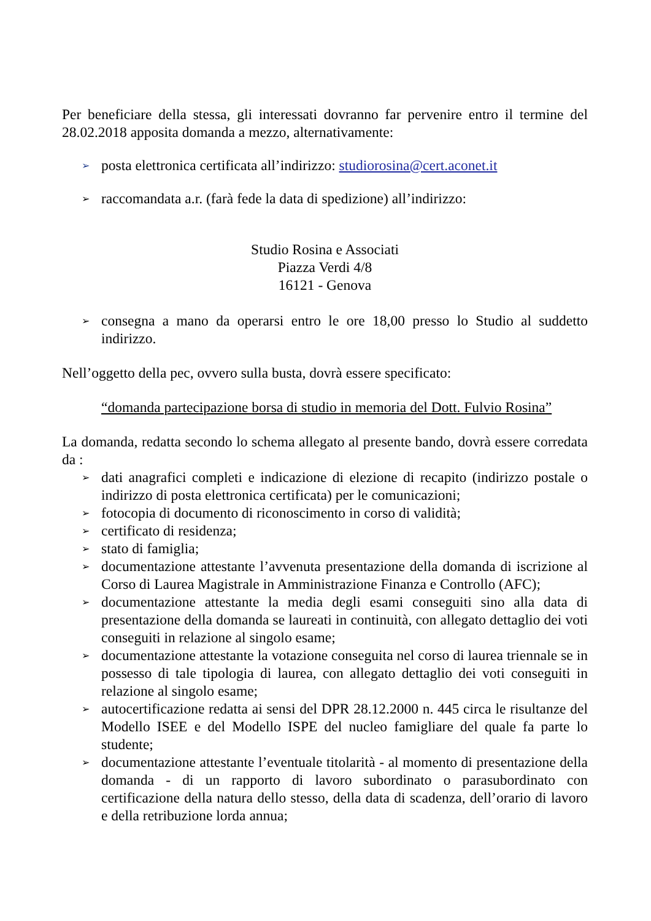Per beneficiare della stessa, gli interessati dovranno far pervenire entro il termine del 28.02.2018 apposita domanda a mezzo, alternativamente:
➢ posta elettronica certificata all’indirizzo: studiorosina@cert.aconet.it
➢ raccomandata a.r. (farà fede la data di spedizione) all’indirizzo:
Studio Rosina e Associati
Piazza Verdi 4/8
16121 - Genova
➢ consegna a mano da operarsi entro le ore 18,00 presso lo Studio al suddetto indirizzo.
Nell’oggetto della pec, ovvero sulla busta, dovrà essere specificato:
“domanda partecipazione borsa di studio in memoria del Dott. Fulvio Rosina”
La domanda, redatta secondo lo schema allegato al presente bando, dovrà essere corredata da :
➢ dati anagrafici completi e indicazione di elezione di recapito (indirizzo postale o indirizzo di posta elettronica certificata) per le comunicazioni;
➢ fotocopia di documento di riconoscimento in corso di validità;
➢ certificato di residenza;
➢ stato di famiglia;
➢ documentazione attestante l’avvenuta presentazione della domanda di iscrizione al Corso di Laurea Magistrale in Amministrazione Finanza e Controllo (AFC);
➢ documentazione attestante la media degli esami conseguiti sino alla data di presentazione della domanda se laureati in continuità, con allegato dettaglio dei voti conseguiti in relazione al singolo esame;
➢ documentazione attestante la votazione conseguita nel corso di laurea triennale se in possesso di tale tipologia di laurea, con allegato dettaglio dei voti conseguiti in relazione al singolo esame;
➢ autocertificazione redatta ai sensi del DPR 28.12.2000 n. 445 circa le risultanze del Modello ISEE e del Modello ISPE del nucleo famigliare del quale fa parte lo studente;
➢ documentazione attestante l’eventuale titolarità - al momento di presentazione della domanda - di un rapporto di lavoro subordinato o parasubordinato con certificazione della natura dello stesso, della data di scadenza, dell’orario di lavoro e della retribuzione lorda annua;